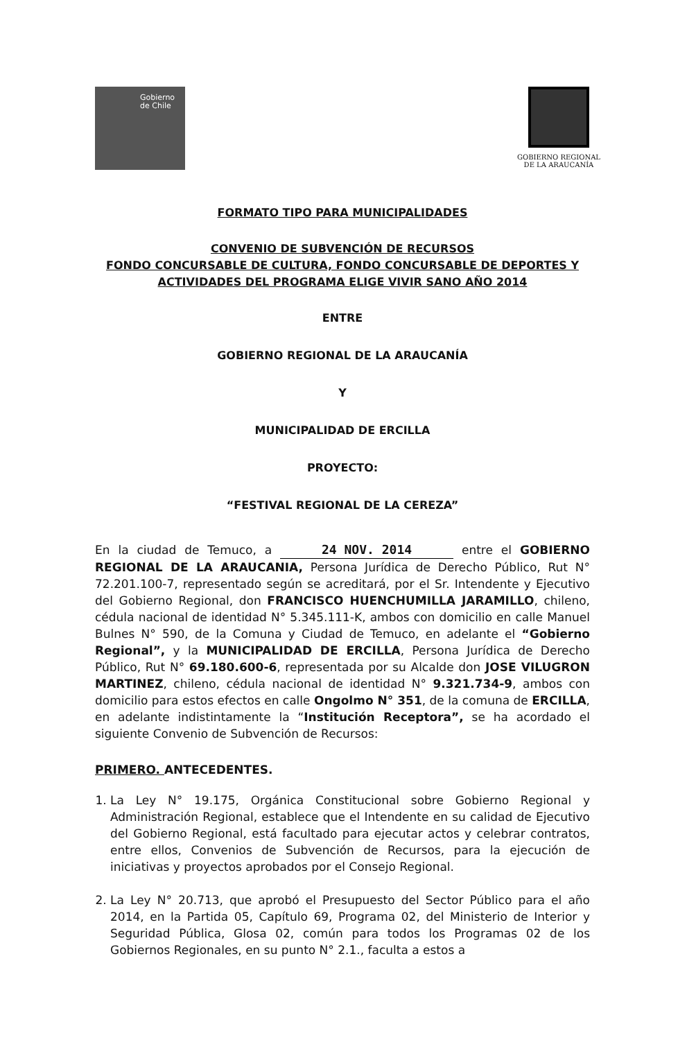Gobierno
de Chile
GOBIERNO REGIONAL
DE LA ARAUCANÍA
FORMATO TIPO PARA MUNICIPALIDADES
CONVENIO DE SUBVENCIÓN DE RECURSOS
FONDO CONCURSABLE DE CULTURA, FONDO CONCURSABLE DE DEPORTES Y ACTIVIDADES DEL PROGRAMA ELIGE VIVIR SANO AÑO 2014
ENTRE
GOBIERNO REGIONAL DE LA ARAUCANÍA
Y
MUNICIPALIDAD DE ERCILLA
PROYECTO:
“FESTIVAL REGIONAL DE LA CEREZA”
En la ciudad de Temuco, a 24 NOV. 2014 entre el GOBIERNO REGIONAL DE LA ARAUCANIA, Persona Jurídica de Derecho Público, Rut N° 72.201.100-7, representado según se acreditará, por el Sr. Intendente y Ejecutivo del Gobierno Regional, don FRANCISCO HUENCHUMILLA JARAMILLO, chileno, cédula nacional de identidad N° 5.345.111-K, ambos con domicilio en calle Manuel Bulnes N° 590, de la Comuna y Ciudad de Temuco, en adelante el “Gobierno Regional”, y la MUNICIPALIDAD DE ERCILLA, Persona Jurídica de Derecho Público, Rut N° 69.180.600-6, representada por su Alcalde don JOSE VILUGRON MARTINEZ, chileno, cédula nacional de identidad N° 9.321.734-9, ambos con domicilio para estos efectos en calle Ongolmo N° 351, de la comuna de ERCILLA, en adelante indistintamente la “Institución Receptora”, se ha acordado el siguiente Convenio de Subvención de Recursos:
PRIMERO. ANTECEDENTES.
1. La Ley N° 19.175, Orgánica Constitucional sobre Gobierno Regional y Administración Regional, establece que el Intendente en su calidad de Ejecutivo del Gobierno Regional, está facultado para ejecutar actos y celebrar contratos, entre ellos, Convenios de Subvención de Recursos, para la ejecución de iniciativas y proyectos aprobados por el Consejo Regional.
2. La Ley N° 20.713, que aprobó el Presupuesto del Sector Público para el año 2014, en la Partida 05, Capítulo 69, Programa 02, del Ministerio de Interior y Seguridad Pública, Glosa 02, común para todos los Programas 02 de los Gobiernos Regionales, en su punto N° 2.1., faculta a estos a